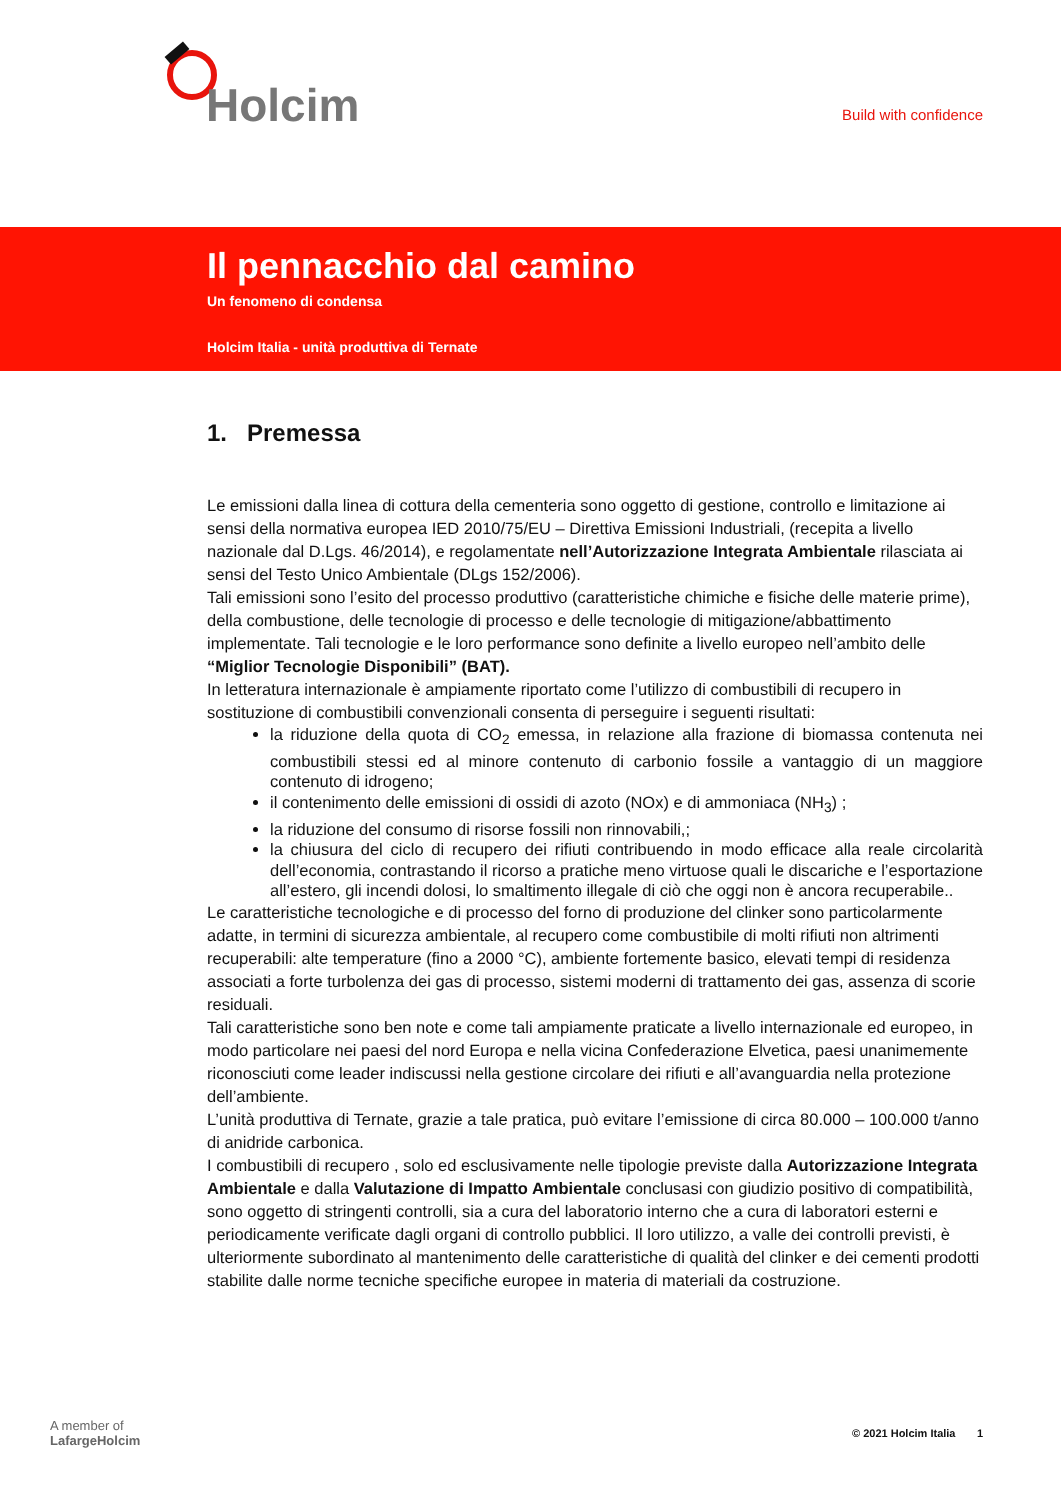Holcim
Build with confidence
Il pennacchio dal camino
Un fenomeno di condensa
Holcim Italia - unità produttiva di Ternate
1. Premessa
Le emissioni dalla linea di cottura della cementeria sono oggetto di gestione, controllo e limitazione ai sensi della normativa europea IED 2010/75/EU – Direttiva Emissioni Industriali, (recepita a livello nazionale dal D.Lgs. 46/2014), e regolamentate nell’Autorizzazione Integrata Ambientale rilasciata ai sensi del Testo Unico Ambientale (DLgs 152/2006).
Tali emissioni sono l’esito del processo produttivo (caratteristiche chimiche e fisiche delle materie prime), della combustione, delle tecnologie di processo e delle tecnologie di mitigazione/abbattimento implementate. Tali tecnologie e le loro performance sono definite a livello europeo nell’ambito delle “Miglior Tecnologie Disponibili” (BAT).
In letteratura internazionale è ampiamente riportato come l’utilizzo di combustibili di recupero in sostituzione di combustibili convenzionali consenta di perseguire i seguenti risultati:
la riduzione della quota di CO<sub>2</sub> emessa, in relazione alla frazione di biomassa contenuta nei combustibili stessi ed al minore contenuto di carbonio fossile a vantaggio di un maggiore contenuto di idrogeno;
il contenimento delle emissioni di ossidi di azoto (NOx) e di ammoniaca (NH<sub>3</sub>) ;
la riduzione del consumo di risorse fossili non rinnovabili,;
la chiusura del ciclo di recupero dei rifiuti contribuendo in modo efficace alla reale circolarità dell’economia, contrastando il ricorso a pratiche meno virtuose quali le discariche e l’esportazione all’estero, gli incendi dolosi, lo smaltimento illegale di ciò che oggi non è ancora recuperabile..
Le caratteristiche tecnologiche e di processo del forno di produzione del clinker sono particolarmente adatte, in termini di sicurezza ambientale, al recupero come combustibile di molti rifiuti non altrimenti recuperabili: alte temperature (fino a 2000 °C), ambiente fortemente basico, elevati tempi di residenza associati a forte turbolenza dei gas di processo, sistemi moderni di trattamento dei gas, assenza di scorie residuali.
Tali caratteristiche sono ben note e come tali ampiamente praticate a livello internazionale ed europeo, in modo particolare nei paesi del nord Europa e nella vicina Confederazione Elvetica, paesi unanimemente riconosciuti come leader indiscussi nella gestione circolare dei rifiuti e all’avanguardia nella protezione dell’ambiente.
L’unità produttiva di Ternate, grazie a tale pratica, può evitare l’emissione di circa 80.000 – 100.000 t/anno di anidride carbonica.
I combustibili di recupero , solo ed esclusivamente nelle tipologie previste dalla Autorizzazione Integrata Ambientale e dalla Valutazione di Impatto Ambientale conclusasi con giudizio positivo di compatibilità, sono oggetto di stringenti controlli, sia a cura del laboratorio interno che a cura di laboratori esterni e periodicamente verificate dagli organi di controllo pubblici. Il loro utilizzo, a valle dei controlli previsti, è ulteriormente subordinato al mantenimento delle caratteristiche di qualità del clinker e dei cementi prodotti stabilite dalle norme tecniche specifiche europee in materia di materiali da costruzione.
A member of
LafargeHolcim
© 2021 Holcim Italia 1